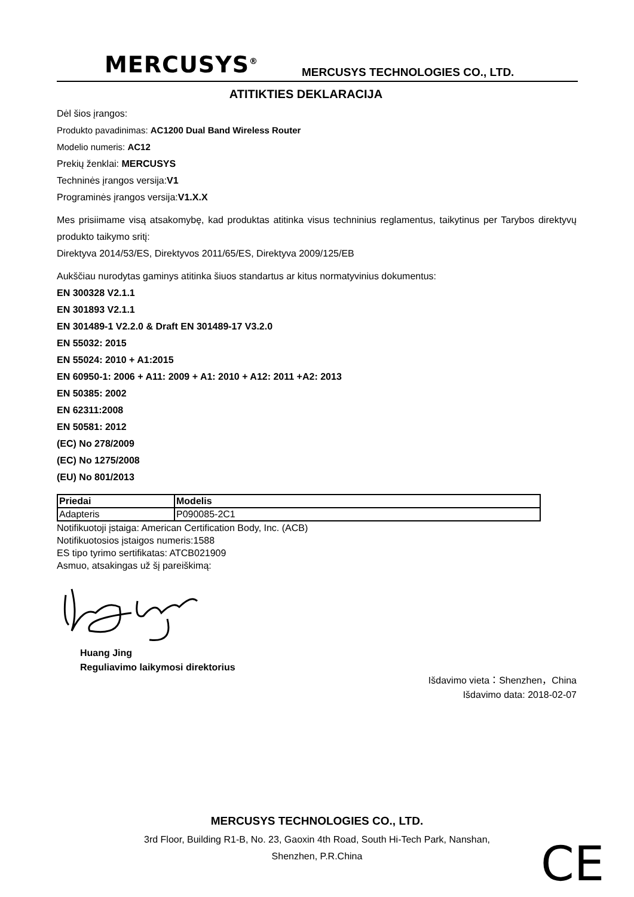MERCUSYS<sup>®</sup> MERCUSYS TECHNOLOGIES CO., LTD.
ATITIKTIES DEKLARACIJA
Dėl šios įrangos:
Produkto pavadinimas: AC1200 Dual Band Wireless Router
Modelio numeris: AC12
Prekių ženklai: MERCUSYS
Techninės įrangos versija:V1
Programinės įrangos versija:V1.X.X
Mes prisiimame visą atsakomybę, kad produktas atitinka visus techninius reglamentus, taikytinus per Tarybos direktyvų produkto taikymo sritį:
Direktyva 2014/53/ES, Direktyvos 2011/65/ES, Direktyva 2009/125/EB
Aukščiau nurodytas gaminys atitinka šiuos standartus ar kitus normatyvinius dokumentus:
EN 300328 V2.1.1
EN 301893 V2.1.1
EN 301489-1 V2.2.0 & Draft EN 301489-17 V3.2.0
EN 55032: 2015
EN 55024: 2010 + A1:2015
EN 60950-1: 2006 + A11: 2009 + A1: 2010 + A12: 2011 +A2: 2013
EN 50385: 2002
EN 62311:2008
EN 50581: 2012
(EC) No 278/2009
(EC) No 1275/2008
(EU) No 801/2013
| Priedai | Modelis |
| --- | --- |
| Adapteris | P090085-2C1 |
Notifikuotoji įstaiga: American Certification Body, Inc. (ACB)
Notifikuotosios įstaigos numeris:1588
ES tipo tyrimo sertifikatas: ATCB021909
Asmuo, atsakingas už šį pareiškimą:
Huang Jing
Reguliavimo laikymosi direktorius
Išdavimo vieta：Shenzhen，China
Išdavimo data: 2018-02-07
MERCUSYS TECHNOLOGIES CO., LTD.
3rd Floor, Building R1-B, No. 23, Gaoxin 4th Road, South Hi-Tech Park, Nanshan,
Shenzhen, P.R.China
CE